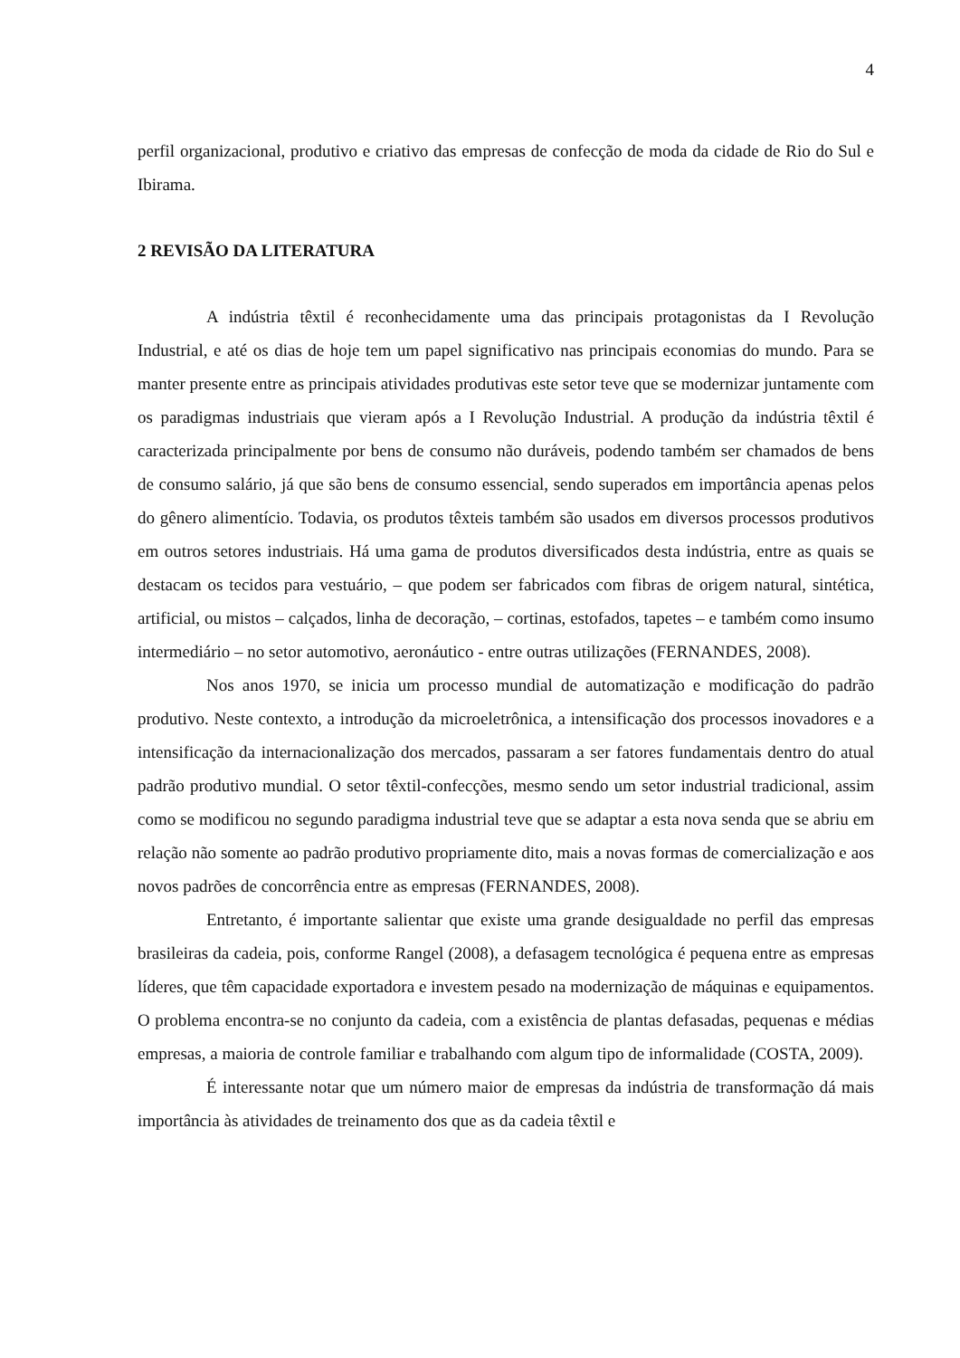4
perfil organizacional, produtivo e criativo das empresas de confecção de moda da cidade de Rio do Sul e Ibirama.
2 REVISÃO DA LITERATURA
A indústria têxtil é reconhecidamente uma das principais protagonistas da I Revolução Industrial, e até os dias de hoje tem um papel significativo nas principais economias do mundo. Para se manter presente entre as principais atividades produtivas este setor teve que se modernizar juntamente com os paradigmas industriais que vieram após a I Revolução Industrial. A produção da indústria têxtil é caracterizada principalmente por bens de consumo não duráveis, podendo também ser chamados de bens de consumo salário, já que são bens de consumo essencial, sendo superados em importância apenas pelos do gênero alimentício. Todavia, os produtos têxteis também são usados em diversos processos produtivos em outros setores industriais. Há uma gama de produtos diversificados desta indústria, entre as quais se destacam os tecidos para vestuário, – que podem ser fabricados com fibras de origem natural, sintética, artificial, ou mistos – calçados, linha de decoração, – cortinas, estofados, tapetes – e também como insumo intermediário – no setor automotivo, aeronáutico - entre outras utilizações (FERNANDES, 2008).
Nos anos 1970, se inicia um processo mundial de automatização e modificação do padrão produtivo. Neste contexto, a introdução da microeletrônica, a intensificação dos processos inovadores e a intensificação da internacionalização dos mercados, passaram a ser fatores fundamentais dentro do atual padrão produtivo mundial. O setor têxtil-confecções, mesmo sendo um setor industrial tradicional, assim como se modificou no segundo paradigma industrial teve que se adaptar a esta nova senda que se abriu em relação não somente ao padrão produtivo propriamente dito, mais a novas formas de comercialização e aos novos padrões de concorrência entre as empresas (FERNANDES, 2008).
Entretanto, é importante salientar que existe uma grande desigualdade no perfil das empresas brasileiras da cadeia, pois, conforme Rangel (2008), a defasagem tecnológica é pequena entre as empresas líderes, que têm capacidade exportadora e investem pesado na modernização de máquinas e equipamentos. O problema encontra-se no conjunto da cadeia, com a existência de plantas defasadas, pequenas e médias empresas, a maioria de controle familiar e trabalhando com algum tipo de informalidade (COSTA, 2009).
É interessante notar que um número maior de empresas da indústria de transformação dá mais importância às atividades de treinamento dos que as da cadeia têxtil e